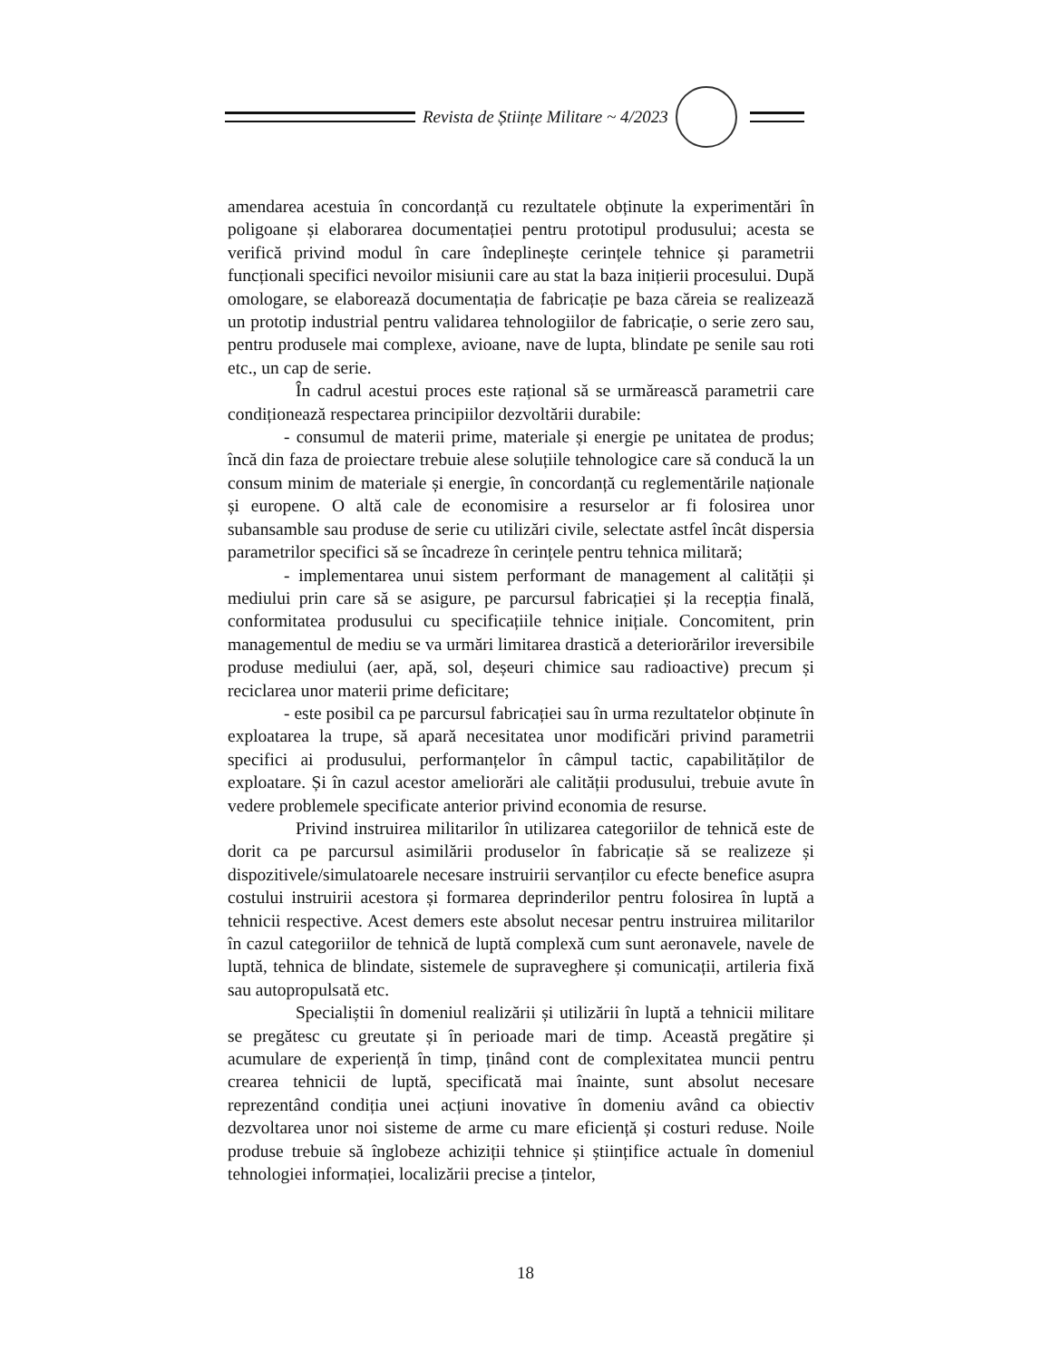Revista de Științe Militare ~ 4/2023
amendarea acestuia în concordanță cu rezultatele obținute la experimentări în poligoane și elaborarea documentației pentru prototipul produsului; acesta se verifică privind modul în care îndeplinește cerințele tehnice și parametrii funcționali specifici nevoilor misiunii care au stat la baza inițierii procesului. După omologare, se elaborează documentația de fabricație pe baza căreia se realizează un prototip industrial pentru validarea tehnologiilor de fabricație, o serie zero sau, pentru produsele mai complexe, avioane, nave de lupta, blindate pe senile sau roti etc., un cap de serie.
În cadrul acestui proces este rațional să se urmărească parametrii care condiționează respectarea principiilor dezvoltării durabile:
- consumul de materii prime, materiale și energie pe unitatea de produs; încă din faza de proiectare trebuie alese soluțiile tehnologice care să conducă la un consum minim de materiale și energie, în concordanță cu reglementările naționale și europene. O altă cale de economisire a resurselor ar fi folosirea unor subansamble sau produse de serie cu utilizări civile, selectate astfel încât dispersia parametrilor specifici să se încadreze în cerințele pentru tehnica militară;
- implementarea unui sistem performant de management al calității și mediului prin care să se asigure, pe parcursul fabricației și la recepția finală, conformitatea produsului cu specificațiile tehnice inițiale. Concomitent, prin managementul de mediu se va urmări limitarea drastică a deteriorărilor ireversibile produse mediului (aer, apă, sol, deșeuri chimice sau radioactive) precum și reciclarea unor materii prime deficitare;
- este posibil ca pe parcursul fabricației sau în urma rezultatelor obținute în exploatarea la trupe, să apară necesitatea unor modificări privind parametrii specifici ai produsului, performanțelor în câmpul tactic, capabilităților de exploatare. Și în cazul acestor ameliorări ale calității produsului, trebuie avute în vedere problemele specificate anterior privind economia de resurse.
Privind instruirea militarilor în utilizarea categoriilor de tehnică este de dorit ca pe parcursul asimilării produselor în fabricație să se realizeze și dispozitivele/simulatoarele necesare instruirii servanților cu efecte benefice asupra costului instruirii acestora și formarea deprinderilor pentru folosirea în luptă a tehnicii respective. Acest demers este absolut necesar pentru instruirea militarilor în cazul categoriilor de tehnică de luptă complexă cum sunt aeronavele, navele de luptă, tehnica de blindate, sistemele de supraveghere și comunicații, artileria fixă sau autopropulsată etc.
Specialiștii în domeniul realizării și utilizării în luptă a tehnicii militare se pregătesc cu greutate și în perioade mari de timp. Această pregătire și acumulare de experiență în timp, ținând cont de complexitatea muncii pentru crearea tehnicii de luptă, specificată mai înainte, sunt absolut necesare reprezentând condiția unei acțiuni inovative în domeniu având ca obiectiv dezvoltarea unor noi sisteme de arme cu mare eficiență și costuri reduse. Noile produse trebuie să înglobeze achiziții tehnice și științifice actuale în domeniul tehnologiei informației, localizării precise a țintelor,
18